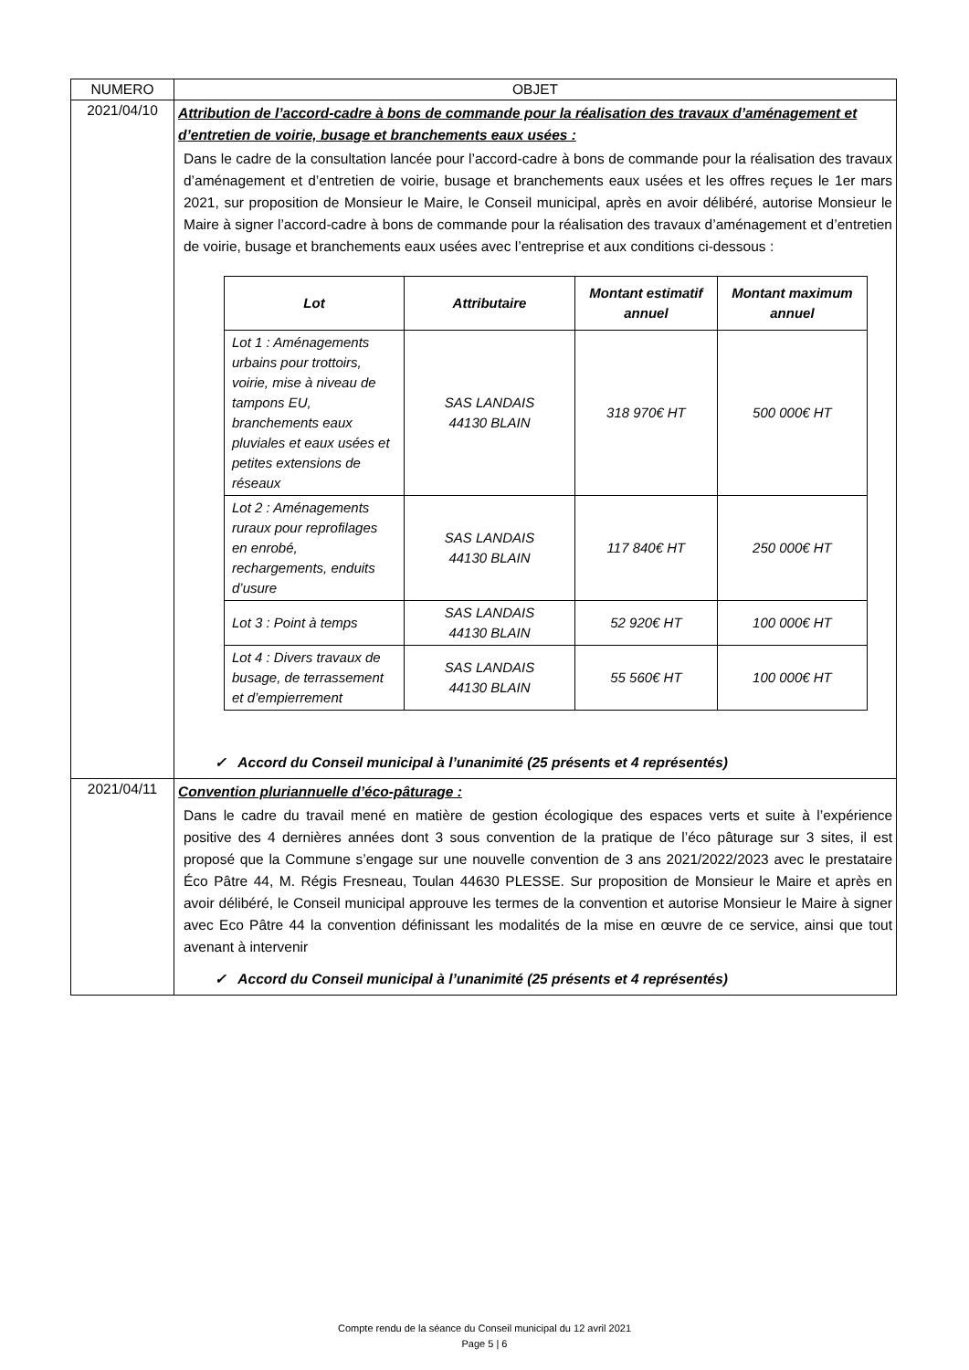| NUMERO | OBJET |
| 2021/04/10 | Attribution de l’accord-cadre à bons de commande pour la réalisation des travaux d’aménagement et d’entretien de voirie, busage et branchements eaux usées : Dans le cadre de la consultation lancée pour l’accord-cadre à bons de commande pour la réalisation des travaux d’aménagement et d’entretien de voirie, busage et branchements eaux usées et les offres reçues le 1er mars 2021, sur proposition de Monsieur le Maire, le Conseil municipal, après en avoir délibéré, autorise Monsieur le Maire à signer l’accord-cadre à bons de commande pour la réalisation des travaux d’aménagement et d’entretien de voirie, busage et branchements eaux usées avec l’entreprise et aux conditions ci-dessous : / Lot / Attributaire / Montant estimatif annuel / Montant maximum annuel / / --- / --- / --- / --- / / Lot 1 : Aménagements urbains pour trottoirs, voirie, mise à niveau de tampons EU, branchements eaux pluviales et eaux usées et petites extensions de réseaux / SAS LANDAIS 44130 BLAIN / 318 970€ HT / 500 000€ HT / / Lot 2 : Aménagements ruraux pour reprofilages en enrobé, rechargements, enduits d’usure / SAS LANDAIS 44130 BLAIN / 117 840€ HT / 250 000€ HT / / Lot 3 : Point à temps / SAS LANDAIS 44130 BLAIN / 52 920€ HT / 100 000€ HT / / Lot 4 : Divers travaux de busage, de terrassement et d’empierrement / SAS LANDAIS 44130 BLAIN / 55 560€ HT / 100 000€ HT / ✓ Accord du Conseil municipal à l’unanimité (25 présents et 4 représentés) |
| 2021/04/11 | Convention pluriannuelle d’éco-pâturage : Dans le cadre du travail mené en matière de gestion écologique des espaces verts et suite à l’expérience positive des 4 dernières années dont 3 sous convention de la pratique de l’éco pâturage sur 3 sites, il est proposé que la Commune s’engage sur une nouvelle convention de 3 ans 2021/2022/2023 avec le prestataire Éco Pâtre 44, M. Régis Fresneau, Toulan 44630 PLESSE. Sur proposition de Monsieur le Maire et après en avoir délibéré, le Conseil municipal approuve les termes de la convention et autorise Monsieur le Maire à signer avec Eco Pâtre 44 la convention définissant les modalités de la mise en œuvre de ce service, ainsi que tout avenant à intervenir ✓ Accord du Conseil municipal à l’unanimité (25 présents et 4 représentés) |
Compte rendu de la séance du Conseil municipal du 12 avril 2021
Page 5 | 6